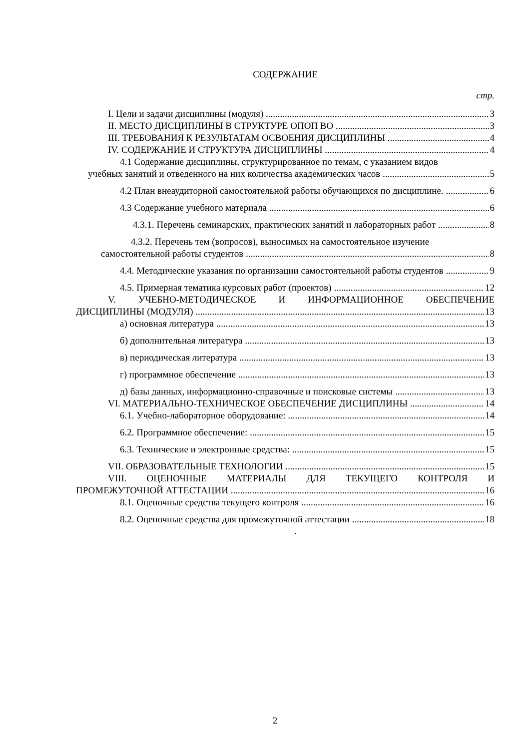СОДЕРЖАНИЕ
стр.
I. Цели и задачи дисциплины (модуля) 3
II. МЕСТО ДИСЦИПЛИНЫ В СТРУКТУРЕ ОПОП ВО 3
III. ТРЕБОВАНИЯ К РЕЗУЛЬТАТАМ ОСВОЕНИЯ ДИСЦИПЛИНЫ 4
IV. СОДЕРЖАНИЕ И СТРУКТУРА ДИСЦИПЛИНЫ 4
4.1 Содержание дисциплины, структурированное по темам, с указанием видов
учебных занятий и отведенного на них количества академических часов 5
4.2 План внеаудиторной самостоятельной работы обучающихся по дисциплине. 6
4.3 Содержание учебного материала 6
4.3.1. Перечень семинарских, практических занятий и лабораторных работ 8
4.3.2. Перечень тем (вопросов), выносимых на самостоятельное изучение
самостоятельной работы студентов 8
4.4. Методические указания по организации самостоятельной работы студентов 9
4.5. Примерная тематика курсовых работ (проектов) 12
V. УЧЕБНО-МЕТОДИЧЕСКОЕ И ИНФОРМАЦИОННОЕ ОБЕСПЕЧЕНИЕ
ДИСЦИПЛИНЫ (МОДУЛЯ) 13
а) основная литература 13
б) дополнительная литература 13
в) периодическая литература 13
г) программное обеспечение 13
д) базы данных, информационно-справочные и поисковые системы 13
VI. МАТЕРИАЛЬНО-ТЕХНИЧЕСКОЕ ОБЕСПЕЧЕНИЕ ДИСЦИПЛИНЫ 14
6.1. Учебно-лабораторное оборудование: 14
6.2. Программное обеспечение: 15
6.3. Технические и электронные средства: 15
VII. ОБРАЗОВАТЕЛЬНЫЕ ТЕХНОЛОГИИ 15
VIII. ОЦЕНОЧНЫЕ МАТЕРИАЛЫ ДЛЯ ТЕКУЩЕГО КОНТРОЛЯ И
ПРОМЕЖУТОЧНОЙ АТТЕСТАЦИИ 16
8.1. Оценочные средства текущего контроля 16
8.2. Оценочные средства для промежуточной аттестации 18
.
2